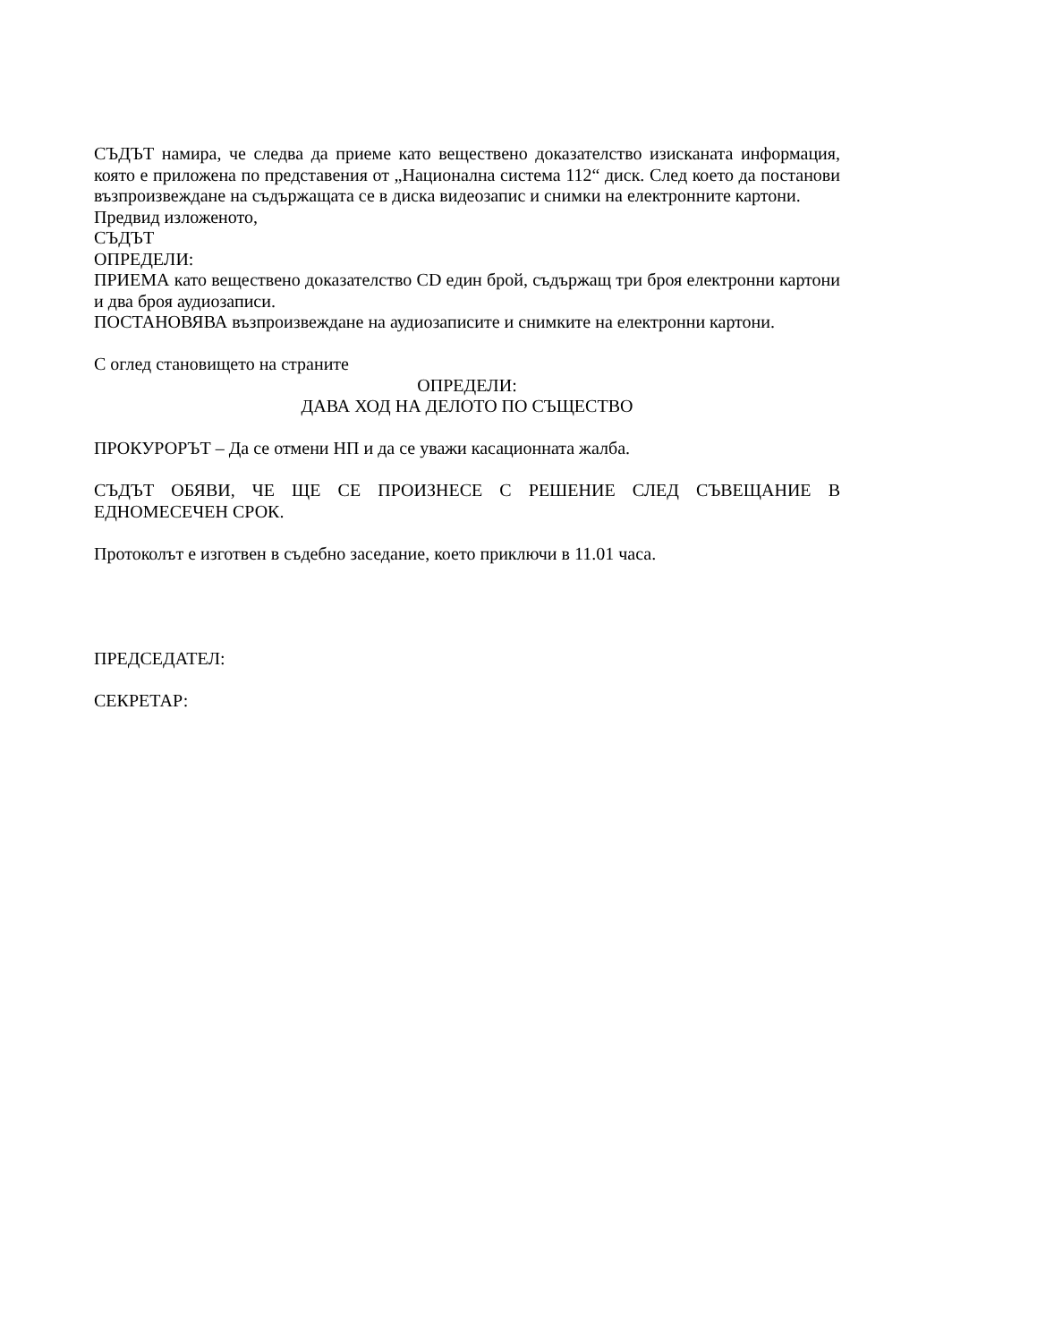СЪДЪТ намира, че следва да приеме като веществено доказателство изисканата информация, която е приложена по представения от „Национална система 112“ диск. След което да постанови възпроизвеждане на съдържащата се в диска видеозапис и снимки на електронните картони.
Предвид изложеното,
СЪДЪТ
ОПРЕДЕЛИ:
ПРИЕМА като веществено доказателство CD един брой, съдържащ три броя електронни картони и два броя аудиозаписи.
ПОСТАНОВЯВА възпроизвеждане на аудиозаписите и снимките на електронни картони.
С оглед становището на страните
ОПРЕДЕЛИ:
ДАВА ХОД НА ДЕЛОТО ПО СЪЩЕСТВО
ПРОКУРОРЪТ – Да се отмени НП и да се уважи касационната жалба.
СЪДЪТ ОБЯВИ, ЧЕ ЩЕ СЕ ПРОИЗНЕСЕ С РЕШЕНИЕ СЛЕД СЪВЕЩАНИЕ В ЕДНОМЕСЕЧЕН СРОК.
Протоколът е изготвен в съдебно заседание, което приключи в 11.01 часа.
ПРЕДСЕДАТЕЛ:
СЕКРЕТАР: